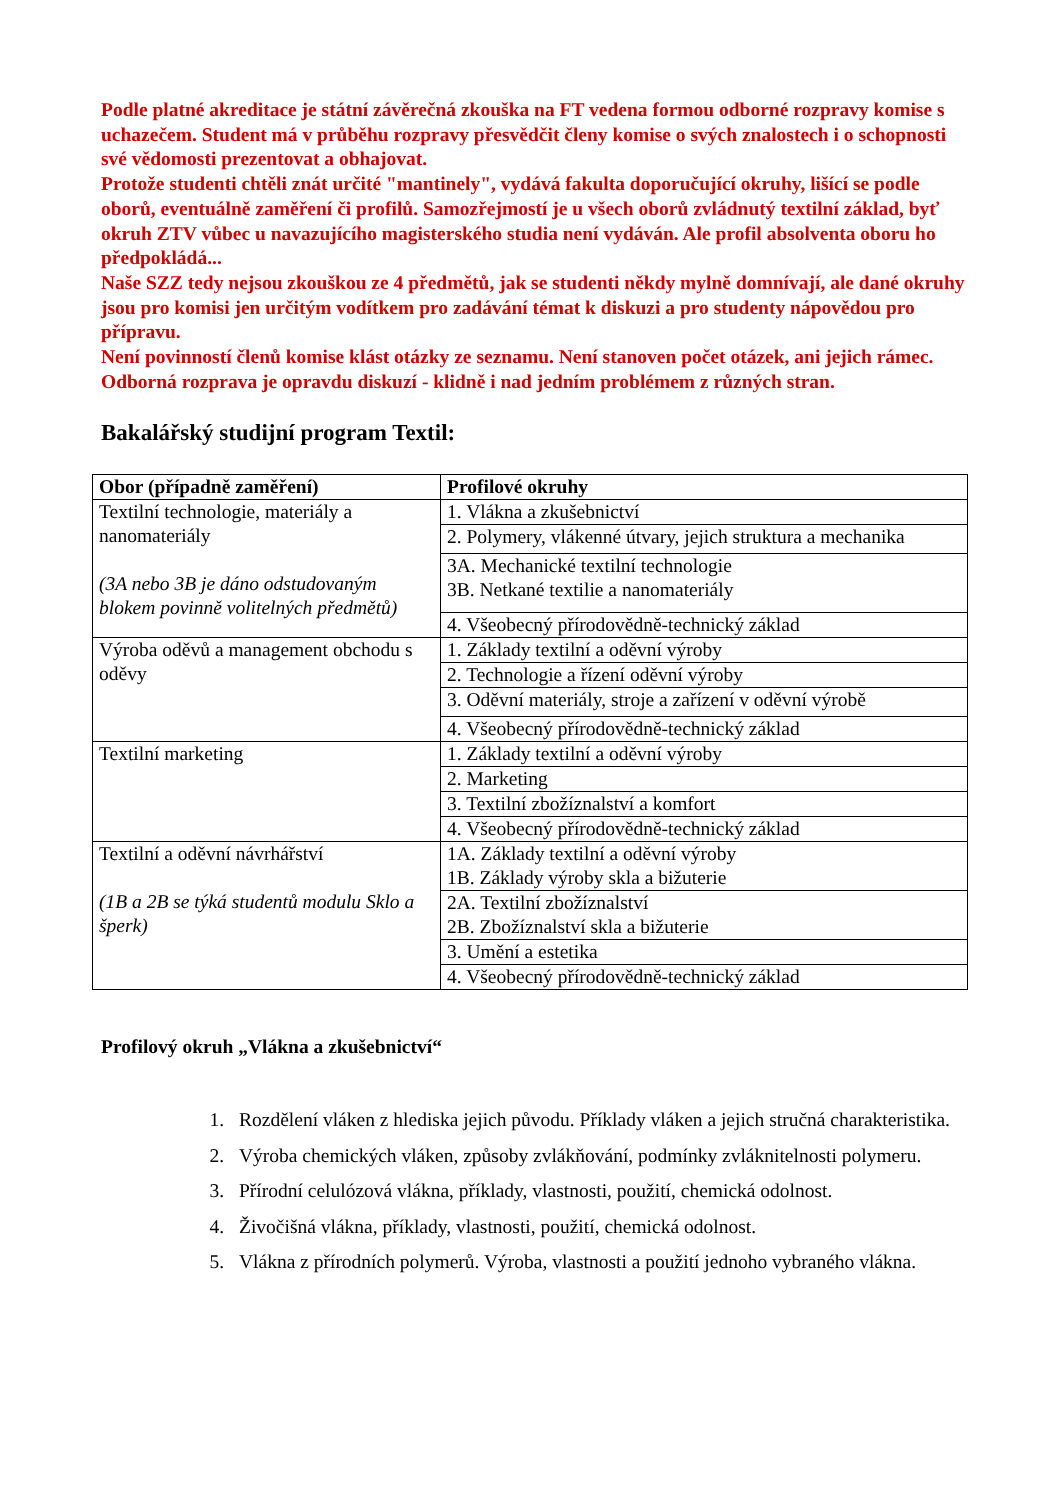Podle platné akreditace je státní závěrečná zkouška na FT vedena formou odborné rozpravy komise s uchazečem. Student má v průběhu rozpravy přesvědčit členy komise o svých znalostech i o schopnosti své vědomosti prezentovat a obhajovat.
Protože studenti chtěli znát určité "mantinely", vydává fakulta doporučující okruhy, lišící se podle oborů, eventuálně zaměření či profilů. Samozřejmostí je u všech oborů zvládnutý textilní základ, byť okruh ZTV vůbec u navazujícího magisterského studia není vydáván. Ale profil absolventa oboru ho předpokládá...
Naše SZZ tedy nejsou zkouškou ze 4 předmětů, jak se studenti někdy mylně domnívají, ale dané okruhy jsou pro komisi jen určitým vodítkem pro zadávání témat k diskuzi a pro studenty nápovědou pro přípravu.
Není povinností členů komise klást otázky ze seznamu. Není stanoven počet otázek, ani jejich rámec. Odborná rozprava je opravdu diskuzí - klidně i nad jedním problémem z různých stran.
Bakalářský studijní program Textil:
| Obor (případně zaměření) | Profilové okruhy |
| --- | --- |
| Textilní technologie, materiály a nanomateriály (3A nebo 3B je dáno odstudovaným blokem povinně volitelných předmětů) | 1. Vlákna a zkušebnictví |
| | 2. Polymery, vlákenné útvary, jejich struktura a mechanika |
| | 3A. Mechanické textilní technologie 3B. Netkané textilie a nanomateriály |
| | 4. Všeobecný přírodovědně-technický základ |
| Výroba oděvů a management obchodu s oděvy | 1. Základy textilní a oděvní výroby |
| | 2. Technologie a řízení oděvní výroby |
| | 3. Oděvní materiály, stroje a zařízení v oděvní výrobě |
| | 4. Všeobecný přírodovědně-technický základ |
| Textilní marketing | 1. Základy textilní a oděvní výroby |
| | 2. Marketing |
| | 3. Textilní zbožíznalství a komfort |
| | 4. Všeobecný přírodovědně-technický základ |
| Textilní a oděvní návrhářství (1B a 2B se týká studentů modulu Sklo a šperk) | 1A. Základy textilní a oděvní výroby 1B. Základy výroby skla a bižuterie |
| | 2A. Textilní zbožíznalství 2B. Zbožíznalství skla a bižuterie |
| | 3. Umění a estetika |
| | 4. Všeobecný přírodovědně-technický základ |
Profilový okruh „Vlákna a zkušebnictví“
1. Rozdělení vláken z hlediska jejich původu. Příklady vláken a jejich stručná charakteristika.
2. Výroba chemických vláken, způsoby zvlákňování, podmínky zvláknitelnosti polymeru.
3. Přírodní celulózová vlákna, příklady, vlastnosti, použití, chemická odolnost.
4. Živočišná vlákna, příklady, vlastnosti, použití, chemická odolnost.
5. Vlákna z přírodních polymerů. Výroba, vlastnosti a použití jednoho vybraného vlákna.